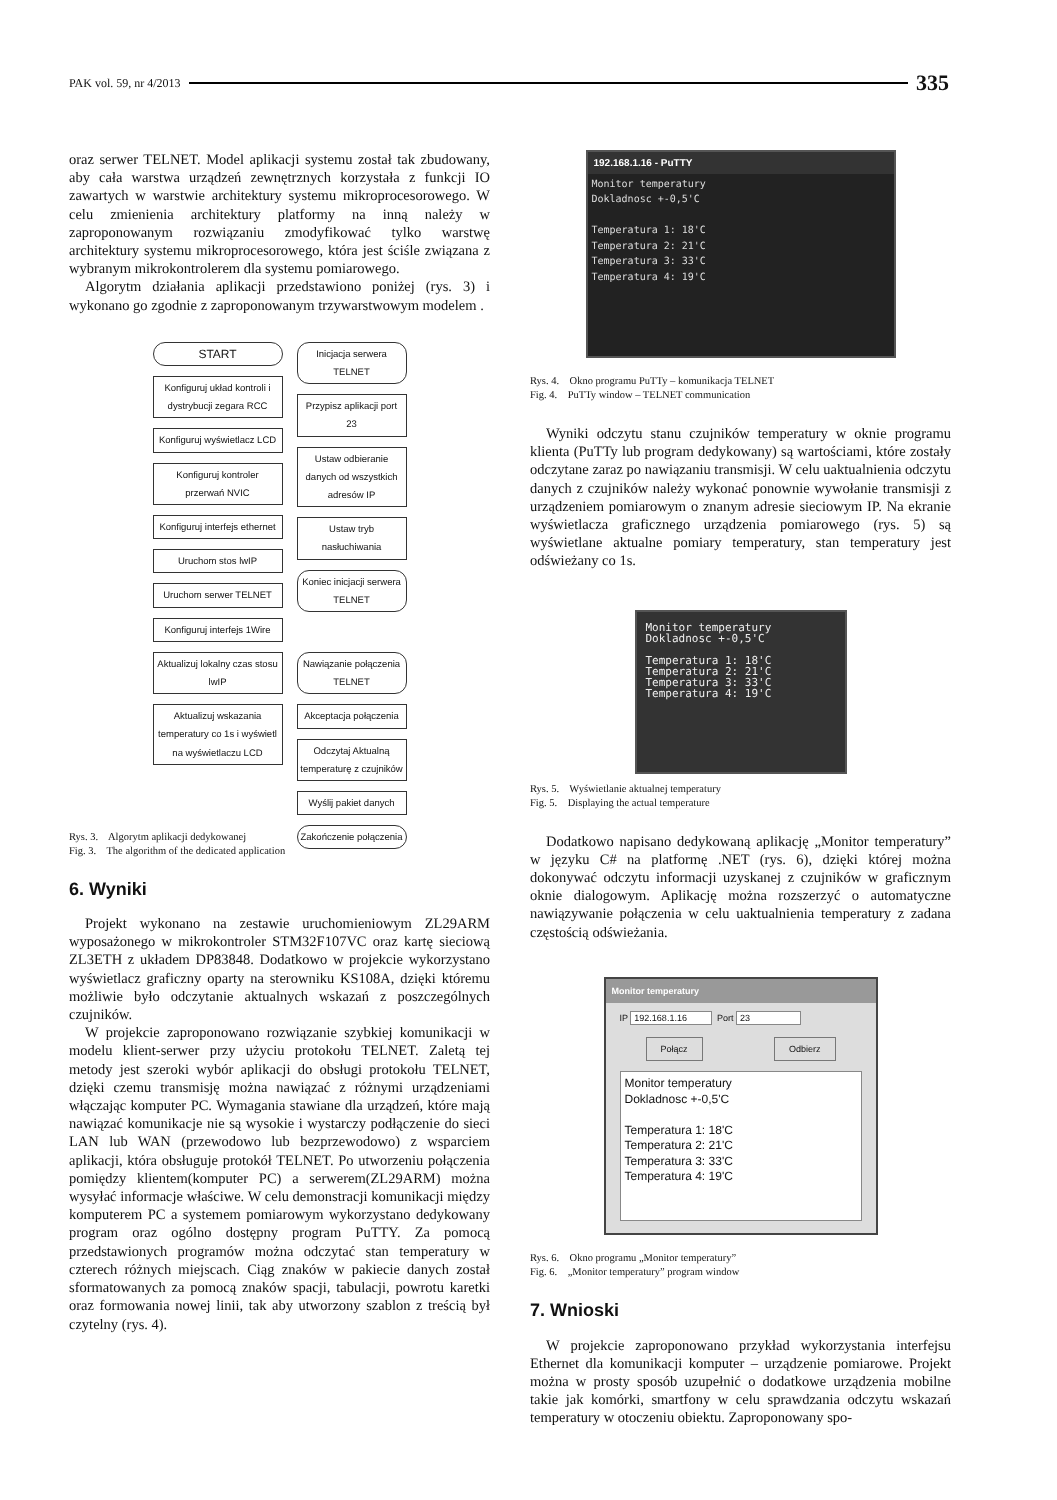PAK vol. 59, nr 4/2013 335
oraz serwer TELNET. Model aplikacji systemu został tak zbudowany, aby cała warstwa urządzeń zewnętrznych korzystała z funkcji IO zawartych w warstwie architektury systemu mikroprocesorowego. W celu zmienienia architektury platformy na inną należy w zaproponowanym rozwiązaniu zmodyfikować tylko warstwę architektury systemu mikroprocesorowego, która jest ściśle związana z wybranym mikrokontrolerem dla systemu pomiarowego.
Algorytm działania aplikacji przedstawiono poniżej (rys. 3) i wykonano go zgodnie z zaproponowanym trzywarstwowym modelem .
START
Konfiguruj układ kontroli i dystrybucji zegara RCC
Konfiguruj wyświetlacz LCD
Konfiguruj kontroler przerwań NVIC
Konfiguruj interfejs ethernet
Uruchom stos lwIP
Uruchom serwer TELNET
Konfiguruj interfejs 1Wire
Aktualizuj lokalny czas stosu lwIP
Aktualizuj wskazania temperatury co 1s i wyświetl na wyświetlaczu LCD
Inicjacja serwera TELNET
Przypisz aplikacji port 23
Ustaw odbieranie danych od wszystkich adresów IP
Ustaw tryb nasłuchiwania
Koniec inicjacji serwera TELNET
Nawiązanie połączenia TELNET
Akceptacja połączenia
Odczytaj Aktualną temperaturę z czujników
Wyślij pakiet danych
Zakończenie połączenia
Rys. 3. Algorytm aplikacji dedykowanej
Fig. 3. The algorithm of the dedicated application
6. Wyniki
Projekt wykonano na zestawie uruchomieniowym ZL29ARM wyposażonego w mikrokontroler STM32F107VC oraz kartę sieciową ZL3ETH z układem DP83848. Dodatkowo w projekcie wykorzystano wyświetlacz graficzny oparty na sterowniku KS108A, dzięki któremu możliwie było odczytanie aktualnych wskazań z poszczególnych czujników.
W projekcie zaproponowano rozwiązanie szybkiej komunikacji w modelu klient-serwer przy użyciu protokołu TELNET. Zaletą tej metody jest szeroki wybór aplikacji do obsługi protokołu TELNET, dzięki czemu transmisję można nawiązać z różnymi urządzeniami włączając komputer PC. Wymagania stawiane dla urządzeń, które mają nawiązać komunikacje nie są wysokie i wystarczy podłączenie do sieci LAN lub WAN (przewodowo lub bezprzewodowo) z wsparciem aplikacji, która obsługuje protokół TELNET. Po utworzeniu połączenia pomiędzy klientem(komputer PC) a serwerem(ZL29ARM) można wysyłać informacje właściwe. W celu demonstracji komunikacji między komputerem PC a systemem pomiarowym wykorzystano dedykowany program oraz ogólno dostępny program PuTTY. Za pomocą przedstawionych programów można odczytać stan temperatury w czterech różnych miejscach. Ciąg znaków w pakiecie danych został sformatowanych za pomocą znaków spacji, tabulacji, powrotu karetki oraz formowania nowej linii, tak aby utworzony szablon z treścią był czytelny (rys. 4).
192.168.1.16 - PuTTY
Monitor temperatury
Dokladnosc +-0,5'C
Temperatura 1: 18'C
Temperatura 2: 21'C
Temperatura 3: 33'C
Temperatura 4: 19'C
Rys. 4. Okno programu PuTTy – komunikacja TELNET
Fig. 4. PuTTy window – TELNET communication
Wyniki odczytu stanu czujników temperatury w oknie programu klienta (PuTTy lub program dedykowany) są wartościami, które zostały odczytane zaraz po nawiązaniu transmisji. W celu uaktualnienia odczytu danych z czujników należy wykonać ponownie wywołanie transmisji z urządzeniem pomiarowym o znanym adresie sieciowym IP. Na ekranie wyświetlacza graficznego urządzenia pomiarowego (rys. 5) są wyświetlane aktualne pomiary temperatury, stan temperatury jest odświeżany co 1s.
Monitor temperatury
Dokladnosc +-0,5'C
Temperatura 1: 18'C
Temperatura 2: 21'C
Temperatura 3: 33'C
Temperatura 4: 19'C
Rys. 5. Wyświetlanie aktualnej temperatury
Fig. 5. Displaying the actual temperature
Dodatkowo napisano dedykowaną aplikację „Monitor temperatury” w języku C# na platformę .NET (rys. 6), dzięki której można dokonywać odczytu informacji uzyskanej z czujników w graficznym oknie dialogowym. Aplikację można rozszerzyć o automatyczne nawiązywanie połączenia w celu uaktualnienia temperatury z zadana częstością odświeżania.
Monitor temperatury
IP 192.168.1.16 Port 23
Połącz Odbierz
Monitor temperatury
Dokladnosc +-0,5'C
Temperatura 1: 18'C
Temperatura 2: 21'C
Temperatura 3: 33'C
Temperatura 4: 19'C
Rys. 6. Okno programu „Monitor temperatury”
Fig. 6. „Monitor temperatury” program window
7. Wnioski
W projekcie zaproponowano przykład wykorzystania interfejsu Ethernet dla komunikacji komputer – urządzenie pomiarowe. Projekt można w prosty sposób uzupełnić o dodatkowe urządzenia mobilne takie jak komórki, smartfony w celu sprawdzania odczytu wskazań temperatury w otoczeniu obiektu. Zaproponowany spo-